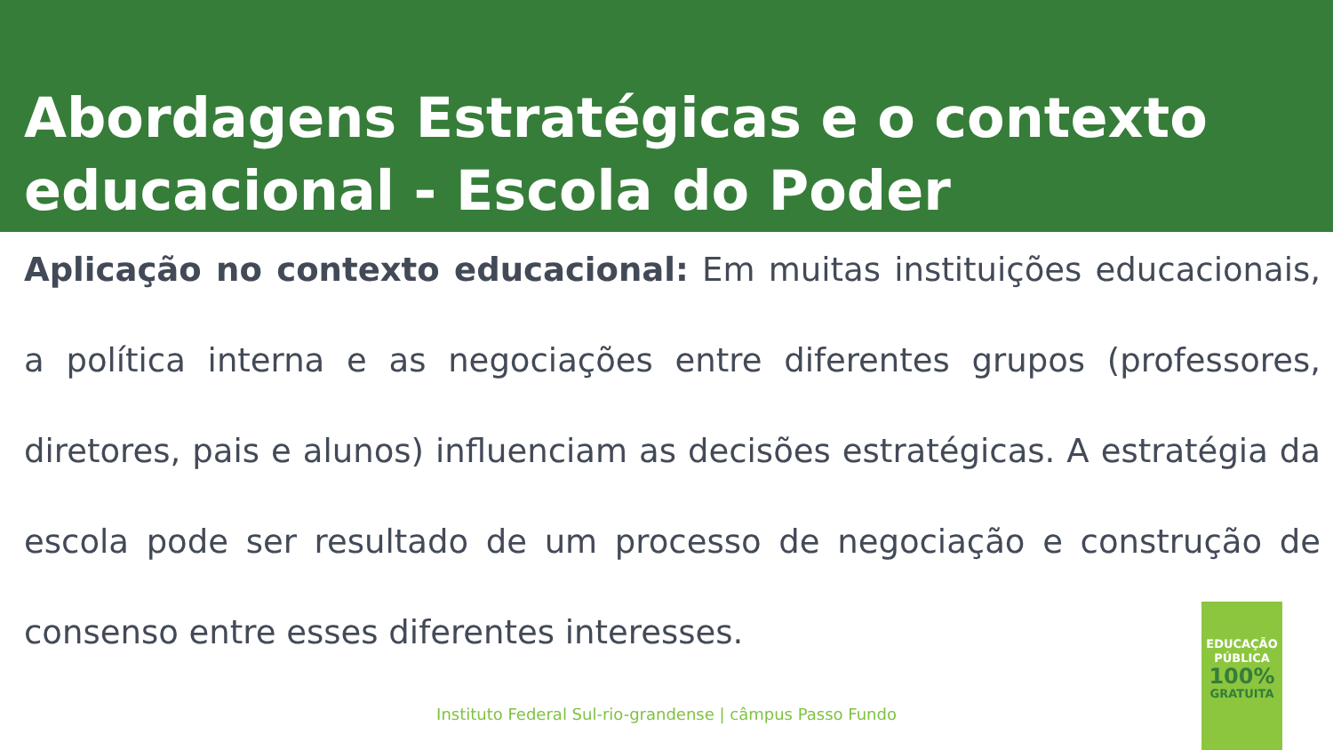Abordagens Estratégicas e o contexto educacional - Escola do Poder
Aplicação no contexto educacional: Em muitas instituições educacionais, a política interna e as negociações entre diferentes grupos (professores, diretores, pais e alunos) influenciam as decisões estratégicas. A estratégia da escola pode ser resultado de um processo de negociação e construção de consenso entre esses diferentes interesses.
Instituto Federal Sul-rio-grandense | câmpus Passo Fundo
EDUCAÇÃO
PÚBLICA
100%
GRATUITA